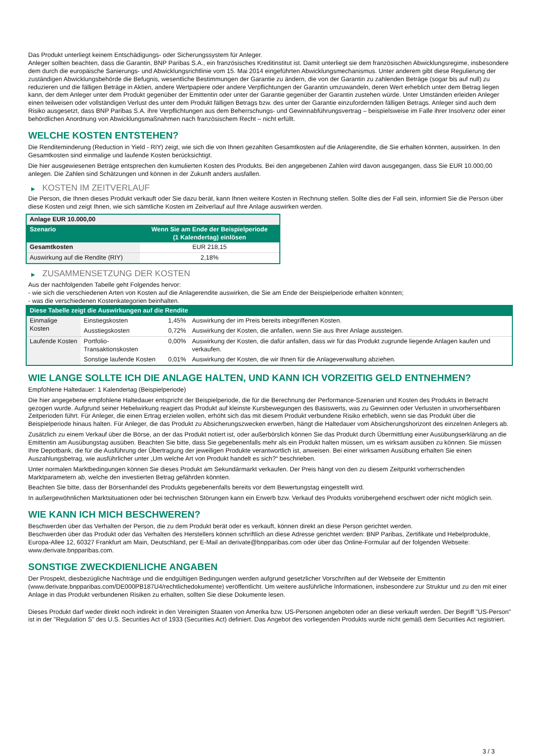Das Produkt unterliegt keinem Entschädigungs- oder Sicherungssystem für Anleger.
Anleger sollten beachten, dass die Garantin, BNP Paribas S.A., ein französisches Kreditinstitut ist. Damit unterliegt sie dem französischen Abwicklungsregime, insbesondere dem durch die europäische Sanierungs- und Abwicklungsrichtlinie vom 15. Mai 2014 eingeführten Abwicklungsmechanismus. Unter anderem gibt diese Regulierung der zuständigen Abwicklungsbehörde die Befugnis, wesentliche Bestimmungen der Garantie zu ändern, die von der Garantin zu zahlenden Beträge (sogar bis auf null) zu reduzieren und die fälligen Beträge in Aktien, andere Wertpapiere oder andere Verpflichtungen der Garantin umzuwandeln, deren Wert erheblich unter dem Betrag liegen kann, der dem Anleger unter dem Produkt gegenüber der Emittentin oder unter der Garantie gegenüber der Garantin zustehen würde. Unter Umständen erleiden Anleger einen teilweisen oder vollständigen Verlust des unter dem Produkt fälligen Betrags bzw. des unter der Garantie einzufordernden fälligen Betrags. Anleger sind auch dem Risiko ausgesetzt, dass BNP Paribas S.A. ihre Verpflichtungen aus dem Beherrschungs- und Gewinnabführungsvertrag – beispielsweise im Falle ihrer Insolvenz oder einer behördlichen Anordnung von Abwicklungsmaßnahmen nach französischem Recht – nicht erfüllt.
WELCHE KOSTEN ENTSTEHEN?
Die Renditeminderung (Reduction in Yield - RIY) zeigt, wie sich die von Ihnen gezahlten Gesamtkosten auf die Anlagerendite, die Sie erhalten könnten, auswirken. In den Gesamtkosten sind einmalige und laufende Kosten berücksichtigt.
Die hier ausgewiesenen Beträge entsprechen den kumulierten Kosten des Produkts. Bei den angegebenen Zahlen wird davon ausgegangen, dass Sie EUR 10.000,00 anlegen. Die Zahlen sind Schätzungen und können in der Zukunft anders ausfallen.
▶ KOSTEN IM ZEITVERLAUF
Die Person, die Ihnen dieses Produkt verkauft oder Sie dazu berät, kann Ihnen weitere Kosten in Rechnung stellen. Sollte dies der Fall sein, informiert Sie die Person über diese Kosten und zeigt Ihnen, wie sich sämtliche Kosten im Zeitverlauf auf Ihre Anlage auswirken werden.
| Anlage EUR 10.000,00 | |
| --- | --- |
| Szenario | Wenn Sie am Ende der Beispielperiode (1 Kalendertag) einlösen |
| Gesamtkosten | EUR 218,15 |
| Auswirkung auf die Rendite (RIY) | 2,18% |
▶ ZUSAMMENSETZUNG DER KOSTEN
Aus der nachfolgenden Tabelle geht Folgendes hervor:
- wie sich die verschiedenen Arten von Kosten auf die Anlagerendite auswirken, die Sie am Ende der Beispielperiode erhalten könnten;
- was die verschiedenen Kostenkategorien beinhalten.
| Diese Tabelle zeigt die Auswirkungen auf die Rendite | | | |
| --- | --- | --- | --- |
| Einmalige Kosten | Einstiegskosten | 1,45% | Auswirkung der im Preis bereits inbegriffenen Kosten. |
| | Ausstiegskosten | 0,72% | Auswirkung der Kosten, die anfallen, wenn Sie aus Ihrer Anlage aussteigen. |
| Laufende Kosten | Portfolio-Transaktionskosten | 0,00% | Auswirkung der Kosten, die dafür anfallen, dass wir für das Produkt zugrunde liegende Anlagen kaufen und verkaufen. |
| | Sonstige laufende Kosten | 0,01% | Auswirkung der Kosten, die wir Ihnen für die Anlageverwaltung abziehen. |
WIE LANGE SOLLTE ICH DIE ANLAGE HALTEN, UND KANN ICH VORZEITIG GELD ENTNEHMEN?
Empfohlene Haltedauer: 1 Kalendertag (Beispielperiode)
Die hier angegebene empfohlene Haltedauer entspricht der Beispielperiode, die für die Berechnung der Performance-Szenarien und Kosten des Produkts in Betracht gezogen wurde. Aufgrund seiner Hebelwirkung reagiert das Produkt auf kleinste Kursbewegungen des Basiswerts, was zu Gewinnen oder Verlusten in unvorhersehbaren Zeitperioden führt. Für Anleger, die einen Ertrag erzielen wollen, erhöht sich das mit diesem Produkt verbundene Risiko erheblich, wenn sie das Produkt über die Beispielperiode hinaus halten. Für Anleger, die das Produkt zu Absicherungszwecken erwerben, hängt die Haltedauer vom Absicherungshorizont des einzelnen Anlegers ab.
Zusätzlich zu einem Verkauf über die Börse, an der das Produkt notiert ist, oder außerbörslich können Sie das Produkt durch Übermittlung einer Ausübungserklärung an die Emittentin am Ausübungstag ausüben. Beachten Sie bitte, dass Sie gegebenenfalls mehr als ein Produkt halten müssen, um es wirksam ausüben zu können. Sie müssen Ihre Depotbank, die für die Ausführung der Übertragung der jeweiligen Produkte verantwortlich ist, anweisen. Bei einer wirksamen Ausübung erhalten Sie einen Auszahlungsbetrag, wie ausführlicher unter „Um welche Art von Produkt handelt es sich?“ beschrieben.
Unter normalen Marktbedingungen können Sie dieses Produkt am Sekundärmarkt verkaufen. Der Preis hängt von den zu diesem Zeitpunkt vorherrschenden Marktparametern ab, welche den investierten Betrag gefährden könnten.
Beachten Sie bitte, dass der Börsenhandel des Produkts gegebenenfalls bereits vor dem Bewertungstag eingestellt wird.
In außergewöhnlichen Marktsituationen oder bei technischen Störungen kann ein Erwerb bzw. Verkauf des Produkts vorübergehend erschwert oder nicht möglich sein.
WIE KANN ICH MICH BESCHWEREN?
Beschwerden über das Verhalten der Person, die zu dem Produkt berät oder es verkauft, können direkt an diese Person gerichtet werden.
Beschwerden über das Produkt oder das Verhalten des Herstellers können schriftlich an diese Adresse gerichtet werden: BNP Paribas, Zertifikate und Hebelprodukte, Europa-Allee 12, 60327 Frankfurt am Main, Deutschland, per E-Mail an derivate@bnpparibas.com oder über das Online-Formular auf der folgenden Webseite: www.derivate.bnpparibas.com.
SONSTIGE ZWECKDIENLICHE ANGABEN
Der Prospekt, diesbezügliche Nachträge und die endgültigen Bedingungen werden aufgrund gesetzlicher Vorschriften auf der Webseite der Emittentin (www.derivate.bnpparibas.com/DE000PB187U4/rechtlichedokumente) veröffentlicht. Um weitere ausführliche Informationen, insbesondere zur Struktur und zu den mit einer Anlage in das Produkt verbundenen Risiken zu erhalten, sollten Sie diese Dokumente lesen.
Dieses Produkt darf weder direkt noch indirekt in den Vereinigten Staaten von Amerika bzw. US-Personen angeboten oder an diese verkauft werden. Der Begriff "US-Person" ist in der "Regulation S" des U.S. Securities Act of 1933 (Securities Act) definiert. Das Angebot des vorliegenden Produkts wurde nicht gemäß dem Securities Act registriert.
3 / 3